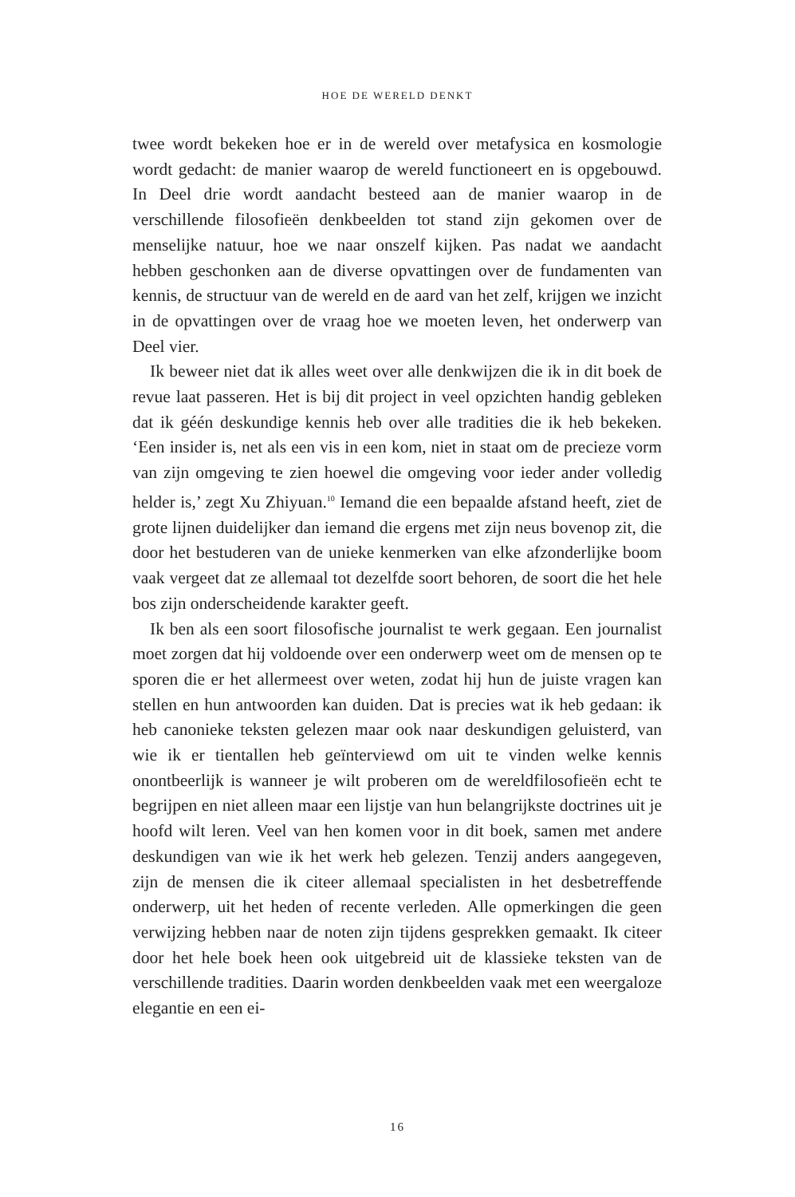HOE DE WERELD DENKT
twee wordt bekeken hoe er in de wereld over metafysica en kosmologie wordt gedacht: de manier waarop de wereld functioneert en is opgebouwd. In Deel drie wordt aandacht besteed aan de manier waarop in de verschillende filosofieën denkbeelden tot stand zijn gekomen over de menselijke natuur, hoe we naar onszelf kijken. Pas nadat we aandacht hebben geschonken aan de diverse opvattingen over de fundamenten van kennis, de structuur van de wereld en de aard van het zelf, krijgen we inzicht in de opvattingen over de vraag hoe we moeten leven, het onderwerp van Deel vier.
Ik beweer niet dat ik alles weet over alle denkwijzen die ik in dit boek de revue laat passeren. Het is bij dit project in veel opzichten handig gebleken dat ik géén deskundige kennis heb over alle tradities die ik heb bekeken. ‘Een insider is, net als een vis in een kom, niet in staat om de precieze vorm van zijn omgeving te zien hoewel die omgeving voor ieder ander volledig helder is,’ zegt Xu Zhiyuan.<sup>10</sup> Iemand die een bepaalde afstand heeft, ziet de grote lijnen duidelijker dan iemand die ergens met zijn neus bovenop zit, die door het bestuderen van de unieke kenmerken van elke afzonderlijke boom vaak vergeet dat ze allemaal tot dezelfde soort behoren, de soort die het hele bos zijn onderscheidende karakter geeft.
Ik ben als een soort filosofische journalist te werk gegaan. Een journalist moet zorgen dat hij voldoende over een onderwerp weet om de mensen op te sporen die er het allermeest over weten, zodat hij hun de juiste vragen kan stellen en hun antwoorden kan duiden. Dat is precies wat ik heb gedaan: ik heb canonieke teksten gelezen maar ook naar deskundigen geluisterd, van wie ik er tientallen heb geïnterviewd om uit te vinden welke kennis onontbeerlijk is wanneer je wilt proberen om de wereldfilosofieën echt te begrijpen en niet alleen maar een lijstje van hun belangrijkste doctrines uit je hoofd wilt leren. Veel van hen komen voor in dit boek, samen met andere deskundigen van wie ik het werk heb gelezen. Tenzij anders aangegeven, zijn de mensen die ik citeer allemaal specialisten in het desbetreffende onderwerp, uit het heden of recente verleden. Alle opmerkingen die geen verwijzing hebben naar de noten zijn tijdens gesprekken gemaakt. Ik citeer door het hele boek heen ook uitgebreid uit de klassieke teksten van de verschillende tradities. Daarin worden denkbeelden vaak met een weergaloze elegantie en een ei-
16